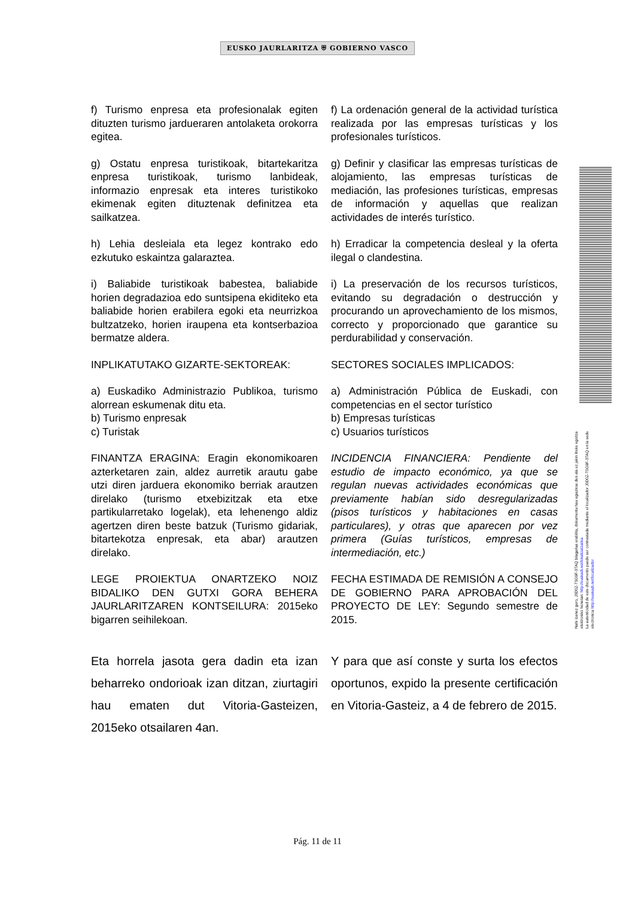EUSKO JAURLARITZA ⛨ GOBIERNO VASCO
Nahi izanez gero, J0D0Z-T0G9F-3TAQ bilagailua erabilita, dokumentu hau egiazkoa den ala ez jakin liteke egoitza elektroniko honetan: http://euskadi.net/lokalizatzailea
La autenticidad de este documento puede ser contrastada mediante el localizador J0D0Z-T0G9F-3TAQ en la sede electronica http://euskadi.net/localizador
f) Turismo enpresa eta profesionalak egiten dituzten turismo jardueraren antolaketa orokorra egitea.
f) La ordenación general de la actividad turística realizada por las empresas turísticas y los profesionales turísticos.
g) Ostatu enpresa turistikoak, bitartekaritza enpresa turistikoak, turismo lanbideak, informazio enpresak eta interes turistikoko ekimenak egiten dituztenak definitzea eta sailkatzea.
g) Definir y clasificar las empresas turísticas de alojamiento, las empresas turísticas de mediación, las profesiones turísticas, empresas de información y aquellas que realizan actividades de interés turístico.
h) Lehia desleiala eta legez kontrako edo ezkutuko eskaintza galaraztea.
h) Erradicar la competencia desleal y la oferta ilegal o clandestina.
i) Baliabide turistikoak babestea, baliabide horien degradazioa edo suntsipena ekiditeko eta baliabide horien erabilera egoki eta neurrizkoa bultzatzeko, horien iraupena eta kontserbazioa bermatze aldera.
i) La preservación de los recursos turísticos, evitando su degradación o destrucción y procurando un aprovechamiento de los mismos, correcto y proporcionado que garantice su perdurabilidad y conservación.
INPLIKATUTAKO GIZARTE-SEKTOREAK:
SECTORES SOCIALES IMPLICADOS:
a) Euskadiko Administrazio Publikoa, turismo alorrean eskumenak ditu eta.
b) Turismo enpresak
c) Turistak
a) Administración Pública de Euskadi, con competencias en el sector turístico
b) Empresas turísticas
c) Usuarios turísticos
FINANTZA ERAGINA: Eragin ekonomikoaren azterketaren zain, aldez aurretik arautu gabe utzi diren jarduera ekonomiko berriak arautzen direlako (turismo etxebizitzak eta etxe partikularretako logelak), eta lehenengo aldiz agertzen diren beste batzuk (Turismo gidariak, bitartekotza enpresak, eta abar) arautzen direlako.
INCIDENCIA FINANCIERA: Pendiente del estudio de impacto económico, ya que se regulan nuevas actividades económicas que previamente habían sido desregularizadas (pisos turísticos y habitaciones en casas particulares), y otras que aparecen por vez primera (Guías turísticos, empresas de intermediación, etc.)
LEGE PROIEKTUA ONARTZEKO NOIZ BIDALIKO DEN GUTXI GORA BEHERA JAURLARITZAREN KONTSEILURA: 2015eko bigarren seihilekoan.
FECHA ESTIMADA DE REMISIÓN A CONSEJO DE GOBIERNO PARA APROBACIÓN DEL PROYECTO DE LEY: Segundo semestre de 2015.
Eta horrela jasota gera dadin eta izan beharreko ondorioak izan ditzan, ziurtagiri hau ematen dut Vitoria-Gasteizen, 2015eko otsailaren 4an.
Y para que así conste y surta los efectos oportunos, expido la presente certificación en Vitoria-Gasteiz, a 4 de febrero de 2015.
Pág. 11 de 11